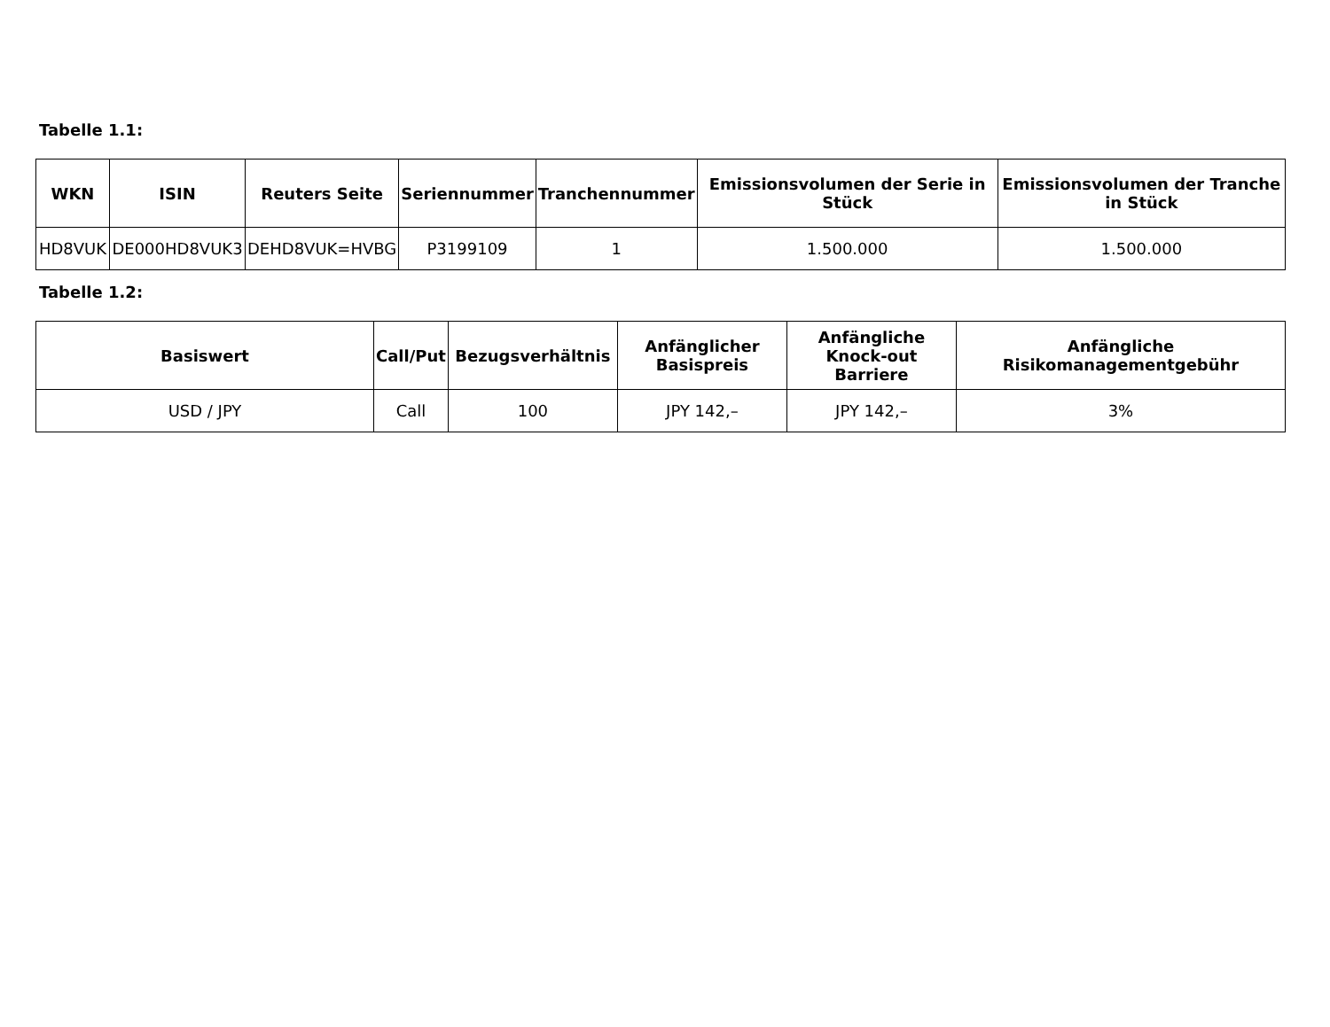Tabelle 1.1:
| WKN | ISIN | Reuters Seite | Seriennummer | Tranchennummer | Emissionsvolumen der Serie in Stück | Emissionsvolumen der Tranche in Stück |
| --- | --- | --- | --- | --- | --- | --- |
| HD8VUK | DE000HD8VUK3 | DEHD8VUK=HVBG | P3199109 | 1 | 1.500.000 | 1.500.000 |
Tabelle 1.2:
| Basiswert | Call/Put | Bezugsverhältnis | Anfänglicher Basispreis | Anfängliche Knock-out Barriere | Anfängliche Risikomanagementgebühr |
| --- | --- | --- | --- | --- | --- |
| USD / JPY | Call | 100 | JPY 142,– | JPY 142,– | 3% |